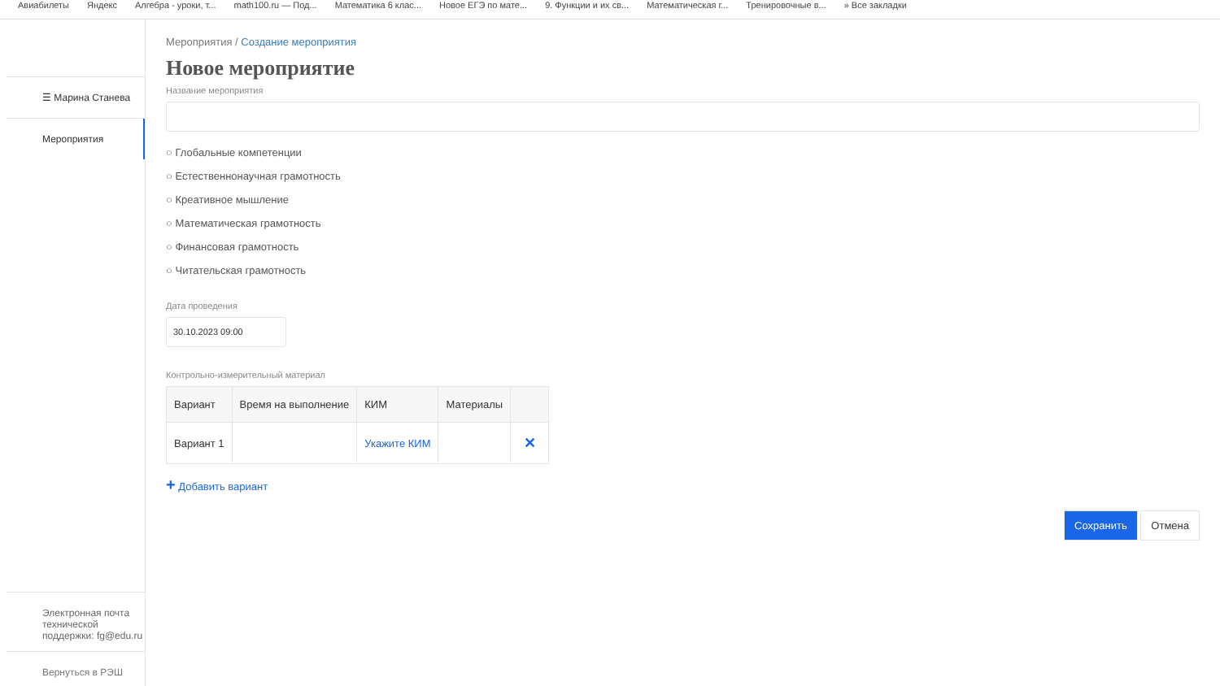Авиабилеты Яндекс Алгебра - уроки, т... math100.ru — Под... Математика 6 клас... Новое ЕГЭ по мате... 9. Функции и их св... Математическая г... Тренировочные в... » Все закладки
☰ Марина Станева
Мероприятия
Электронная почта технической поддержки: fg@edu.ru
Вернуться в РЭШ
Мероприятия / Создание мероприятия
Новое мероприятие
Название мероприятия
○ Глобальные компетенции
○ Естественнонаучная грамотность
○ Креативное мышление
○ Математическая грамотность
○ Финансовая грамотность
○ Читательская грамотность
Дата проведения
30.10.2023 09:00
Контрольно-измерительный материал
| Вариант | Время на выполнение | КИМ | Материалы | |
| --- | --- | --- | --- | --- |
| Вариант 1 | | Укажите КИМ | | ✕ |
+ Добавить вариант
Сохранить Отмена